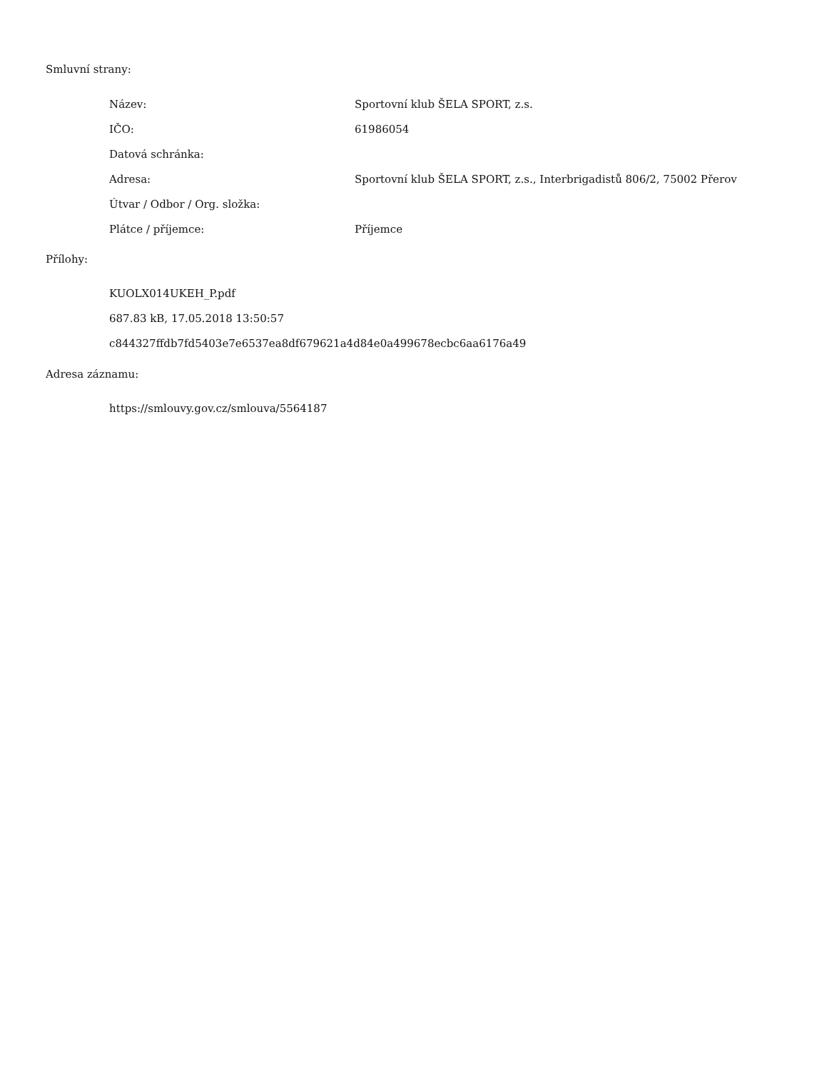Smluvní strany:
| Název: | Sportovní klub ŠELA SPORT, z.s. |
| IČO: | 61986054 |
| Datová schránka: | |
| Adresa: | Sportovní klub ŠELA SPORT, z.s., Interbrigadistů 806/2, 75002 Přerov |
| Útvar / Odbor / Org. složka: | |
| Plátce / příjemce: | Příjemce |
Přílohy:
KUOLX014UKEH_P.pdf
687.83 kB, 17.05.2018 13:50:57
c844327ffdb7fd5403e7e6537ea8df679621a4d84e0a499678ecbc6aa6176a49
Adresa záznamu:
https://smlouvy.gov.cz/smlouva/5564187